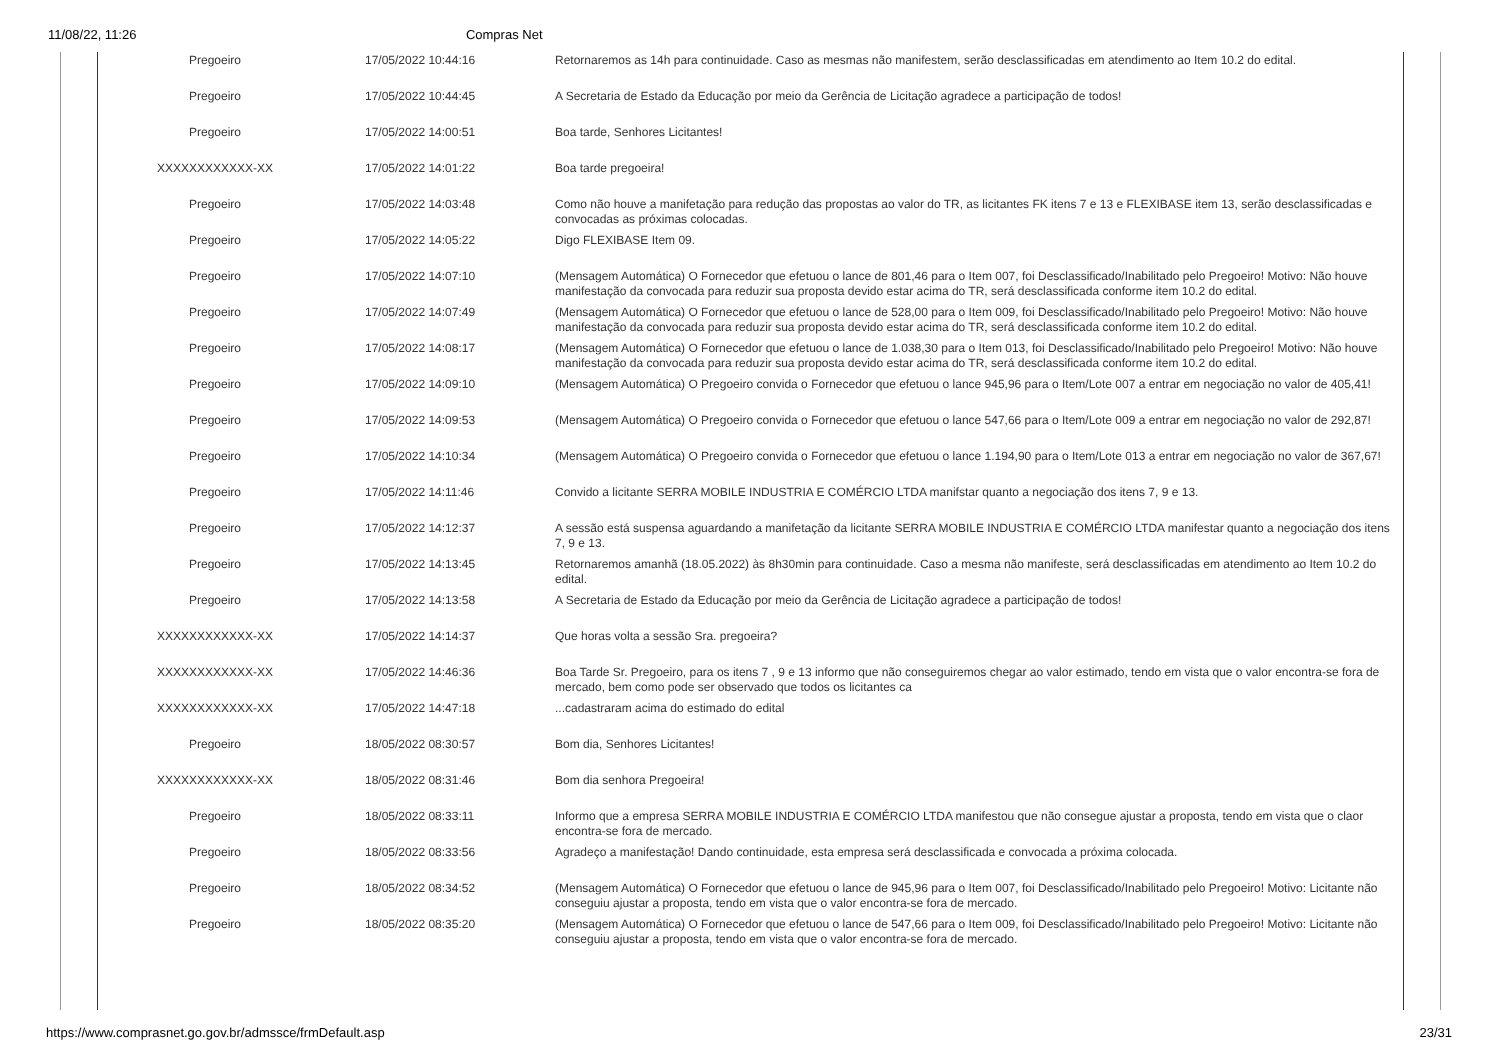11/08/22, 11:26 Compras Net
| Pregoeiro | 17/05/2022 10:44:16 | Retornaremos as 14h para continuidade. Caso as mesmas não manifestem, serão desclassificadas em atendimento ao Item 10.2 do edital. |
| Pregoeiro | 17/05/2022 10:44:45 | A Secretaria de Estado da Educação por meio da Gerência de Licitação agradece a participação de todos! |
| Pregoeiro | 17/05/2022 14:00:51 | Boa tarde, Senhores Licitantes! |
| XXXXXXXXXXXX-XX | 17/05/2022 14:01:22 | Boa tarde pregoeira! |
| Pregoeiro | 17/05/2022 14:03:48 | Como não houve a manifetação para redução das propostas ao valor do TR, as licitantes FK itens 7 e 13 e FLEXIBASE item 13, serão desclassificadas e convocadas as próximas colocadas. |
| Pregoeiro | 17/05/2022 14:05:22 | Digo FLEXIBASE Item 09. |
| Pregoeiro | 17/05/2022 14:07:10 | (Mensagem Automática) O Fornecedor que efetuou o lance de 801,46 para o Item 007, foi Desclassificado/Inabilitado pelo Pregoeiro! Motivo: Não houve manifestação da convocada para reduzir sua proposta devido estar acima do TR, será desclassificada conforme item 10.2 do edital. |
| Pregoeiro | 17/05/2022 14:07:49 | (Mensagem Automática) O Fornecedor que efetuou o lance de 528,00 para o Item 009, foi Desclassificado/Inabilitado pelo Pregoeiro! Motivo: Não houve manifestação da convocada para reduzir sua proposta devido estar acima do TR, será desclassificada conforme item 10.2 do edital. |
| Pregoeiro | 17/05/2022 14:08:17 | (Mensagem Automática) O Fornecedor que efetuou o lance de 1.038,30 para o Item 013, foi Desclassificado/Inabilitado pelo Pregoeiro! Motivo: Não houve manifestação da convocada para reduzir sua proposta devido estar acima do TR, será desclassificada conforme item 10.2 do edital. |
| Pregoeiro | 17/05/2022 14:09:10 | (Mensagem Automática) O Pregoeiro convida o Fornecedor que efetuou o lance 945,96 para o Item/Lote 007 a entrar em negociação no valor de 405,41! |
| Pregoeiro | 17/05/2022 14:09:53 | (Mensagem Automática) O Pregoeiro convida o Fornecedor que efetuou o lance 547,66 para o Item/Lote 009 a entrar em negociação no valor de 292,87! |
| Pregoeiro | 17/05/2022 14:10:34 | (Mensagem Automática) O Pregoeiro convida o Fornecedor que efetuou o lance 1.194,90 para o Item/Lote 013 a entrar em negociação no valor de 367,67! |
| Pregoeiro | 17/05/2022 14:11:46 | Convido a licitante SERRA MOBILE INDUSTRIA E COMÉRCIO LTDA manifstar quanto a negociação dos itens 7, 9 e 13. |
| Pregoeiro | 17/05/2022 14:12:37 | A sessão está suspensa aguardando a manifetação da licitante SERRA MOBILE INDUSTRIA E COMÉRCIO LTDA manifestar quanto a negociação dos itens 7, 9 e 13. |
| Pregoeiro | 17/05/2022 14:13:45 | Retornaremos amanhã (18.05.2022) às 8h30min para continuidade. Caso a mesma não manifeste, será desclassificadas em atendimento ao Item 10.2 do edital. |
| Pregoeiro | 17/05/2022 14:13:58 | A Secretaria de Estado da Educação por meio da Gerência de Licitação agradece a participação de todos! |
| XXXXXXXXXXXX-XX | 17/05/2022 14:14:37 | Que horas volta a sessão Sra. pregoeira? |
| XXXXXXXXXXXX-XX | 17/05/2022 14:46:36 | Boa Tarde Sr. Pregoeiro, para os itens 7 , 9 e 13 informo que não conseguiremos chegar ao valor estimado, tendo em vista que o valor encontra-se fora de mercado, bem como pode ser observado que todos os licitantes ca |
| XXXXXXXXXXXX-XX | 17/05/2022 14:47:18 | ...cadastraram acima do estimado do edital |
| Pregoeiro | 18/05/2022 08:30:57 | Bom dia, Senhores Licitantes! |
| XXXXXXXXXXXX-XX | 18/05/2022 08:31:46 | Bom dia senhora Pregoeira! |
| Pregoeiro | 18/05/2022 08:33:11 | Informo que a empresa SERRA MOBILE INDUSTRIA E COMÉRCIO LTDA manifestou que não consegue ajustar a proposta, tendo em vista que o claor encontra-se fora de mercado. |
| Pregoeiro | 18/05/2022 08:33:56 | Agradeço a manifestação! Dando continuidade, esta empresa será desclassificada e convocada a próxima colocada. |
| Pregoeiro | 18/05/2022 08:34:52 | (Mensagem Automática) O Fornecedor que efetuou o lance de 945,96 para o Item 007, foi Desclassificado/Inabilitado pelo Pregoeiro! Motivo: Licitante não conseguiu ajustar a proposta, tendo em vista que o valor encontra-se fora de mercado. |
| Pregoeiro | 18/05/2022 08:35:20 | (Mensagem Automática) O Fornecedor que efetuou o lance de 547,66 para o Item 009, foi Desclassificado/Inabilitado pelo Pregoeiro! Motivo: Licitante não conseguiu ajustar a proposta, tendo em vista que o valor encontra-se fora de mercado. |
https://www.comprasnet.go.gov.br/admssce/frmDefault.asp 23/31